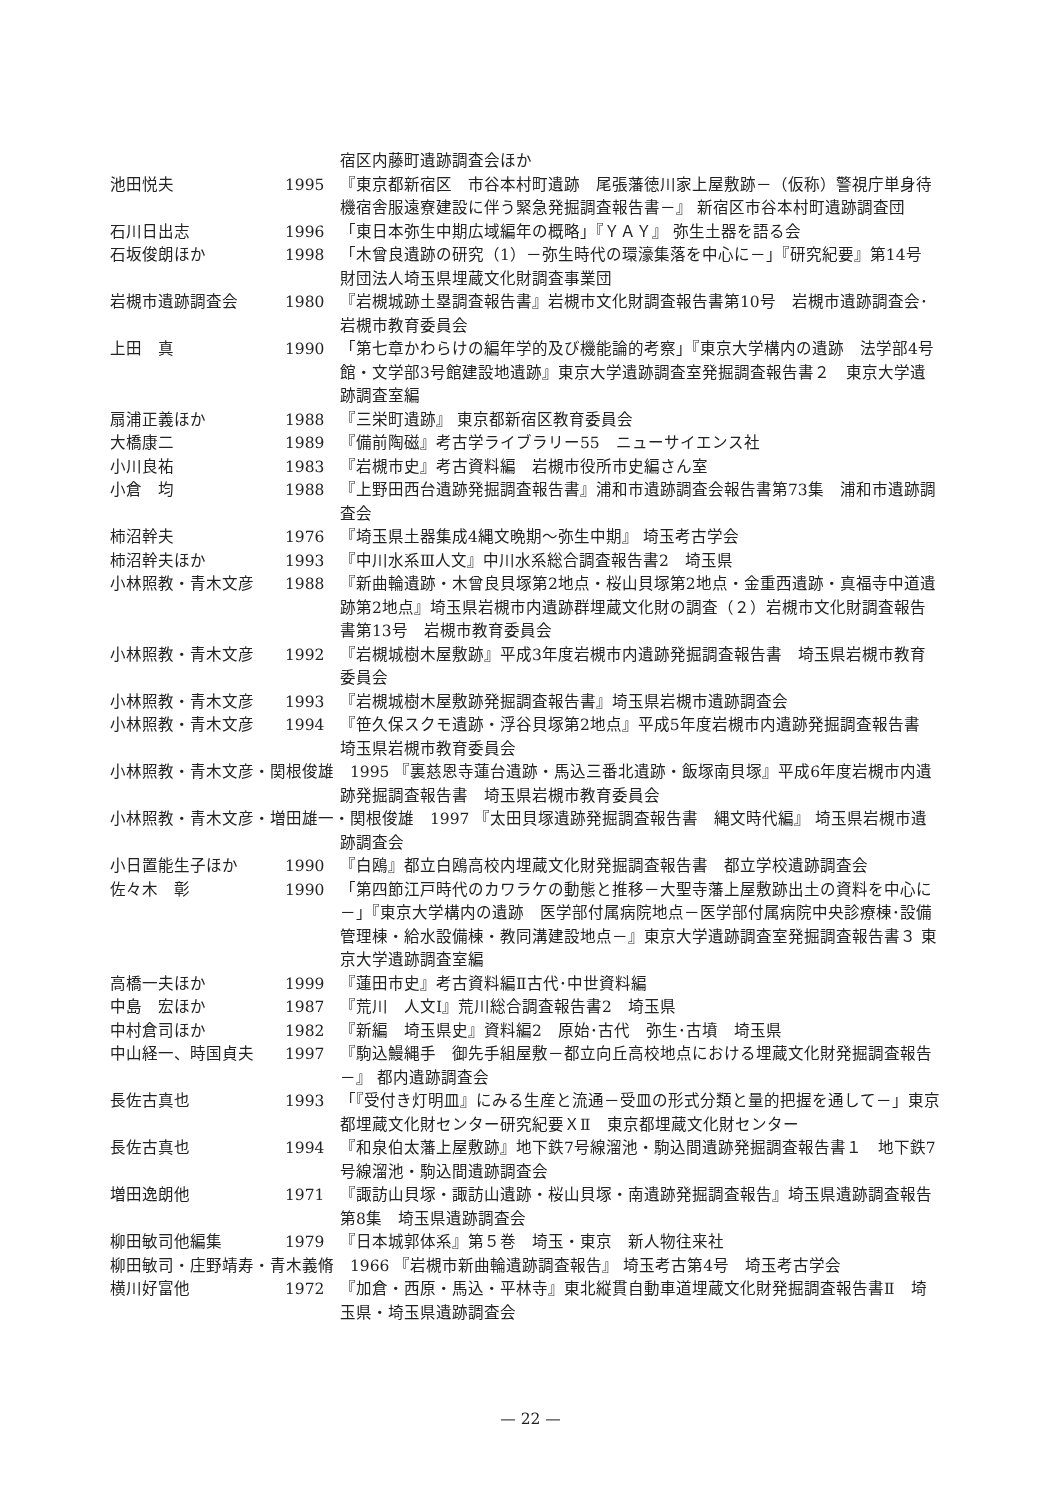宿区内藤町遺跡調査会ほか
池田悦夫 1995 『東京都新宿区　市谷本村町遺跡　尾張藩徳川家上屋敷跡－（仮称）警視庁単身待機宿舎服遠寮建設に伴う緊急発掘調査報告書－』 新宿区市谷本村町遺跡調査団
石川日出志 1996 「東日本弥生中期広域編年の概略」『ＹＡＹ』 弥生土器を語る会
石坂俊朗ほか 1998 「木曾良遺跡の研究（1）－弥生時代の環濠集落を中心に－」『研究紀要』第14号 財団法人埼玉県埋蔵文化財調査事業団
岩槻市遺跡調査会 1980 『岩槻城跡土塁調査報告書』岩槻市文化財調査報告書第10号　岩槻市遺跡調査会･岩槻市教育委員会
上田　真 1990 「第七章かわらけの編年学的及び機能論的考察」『東京大学構内の遺跡　法学部4号館・文学部3号館建設地遺跡』東京大学遺跡調査室発掘調査報告書２　東京大学遺跡調査室編
扇浦正義ほか 1988 『三栄町遺跡』 東京都新宿区教育委員会
大橋康二 1989 『備前陶磁』考古学ライブラリー55　ニューサイエンス社
小川良祐 1983 『岩槻市史』考古資料編　岩槻市役所市史編さん室
小倉　均 1988 『上野田西台遺跡発掘調査報告書』浦和市遺跡調査会報告書第73集　浦和市遺跡調査会
柿沼幹夫 1976 『埼玉県土器集成4縄文晩期～弥生中期』 埼玉考古学会
柿沼幹夫ほか 1993 『中川水系Ⅲ人文』中川水系総合調査報告書2　埼玉県
小林照教・青木文彦 1988 『新曲輪遺跡・木曾良貝塚第2地点・桜山貝塚第2地点・金重西遺跡・真福寺中道遺跡第2地点』埼玉県岩槻市内遺跡群埋蔵文化財の調査（２）岩槻市文化財調査報告書第13号　岩槻市教育委員会
小林照教・青木文彦 1992 『岩槻城樹木屋敷跡』平成3年度岩槻市内遺跡発掘調査報告書　埼玉県岩槻市教育委員会
小林照教・青木文彦 1993 『岩槻城樹木屋敷跡発掘調査報告書』埼玉県岩槻市遺跡調査会
小林照教・青木文彦 1994 『笹久保スクモ遺跡・浮谷貝塚第2地点』平成5年度岩槻市内遺跡発掘調査報告書 埼玉県岩槻市教育委員会
小林照教・青木文彦・関根俊雄　1995 『裏慈恩寺蓮台遺跡・馬込三番北遺跡・飯塚南貝塚』平成6年度岩槻市内遺跡発掘調査報告書　埼玉県岩槻市教育委員会
小林照教・青木文彦・増田雄一・関根俊雄　1997 『太田貝塚遺跡発掘調査報告書　縄文時代編』 埼玉県岩槻市遺跡調査会
小日置能生子ほか 1990 『白鴎』都立白鴎高校内埋蔵文化財発掘調査報告書　都立学校遺跡調査会
佐々木　彰 1990 「第四節江戸時代のカワラケの動態と推移－大聖寺藩上屋敷跡出土の資料を中心に－」『東京大学構内の遺跡　医学部付属病院地点－医学部付属病院中央診療棟･設備管理棟・給水設備棟・教同溝建設地点－』東京大学遺跡調査室発掘調査報告書３ 東京大学遺跡調査室編
高橋一夫ほか 1999 『蓮田市史』考古資料編Ⅱ古代･中世資料編
中島　宏ほか 1987 『荒川　人文Ⅰ』荒川総合調査報告書2　埼玉県
中村倉司ほか 1982 『新編　埼玉県史』資料編2　原始･古代　弥生･古墳　埼玉県
中山経一、時国貞夫 1997 『駒込鰻縄手　御先手組屋敷－都立向丘高校地点における埋蔵文化財発掘調査報告－』 都内遺跡調査会
長佐古真也 1993 「『受付き灯明皿』にみる生産と流通－受皿の形式分類と量的把握を通して－」東京都埋蔵文化財センター研究紀要ＸⅡ　東京都埋蔵文化財センター
長佐古真也 1994 『和泉伯太藩上屋敷跡』地下鉄7号線溜池・駒込間遺跡発掘調査報告書１　地下鉄7号線溜池・駒込間遺跡調査会
増田逸朗他 1971 『諏訪山貝塚・諏訪山遺跡・桜山貝塚・南遺跡発掘調査報告』埼玉県遺跡調査報告第8集　埼玉県遺跡調査会
柳田敏司他編集 1979 『日本城郭体系』第５巻　埼玉・東京　新人物往来社
柳田敏司・庄野靖寿・青木義脩　1966 『岩槻市新曲輪遺跡調査報告』 埼玉考古第4号　埼玉考古学会
横川好富他 1972 『加倉・西原・馬込・平林寺』東北縦貫自動車道埋蔵文化財発掘調査報告書Ⅱ　埼玉県・埼玉県遺跡調査会
— 22 —